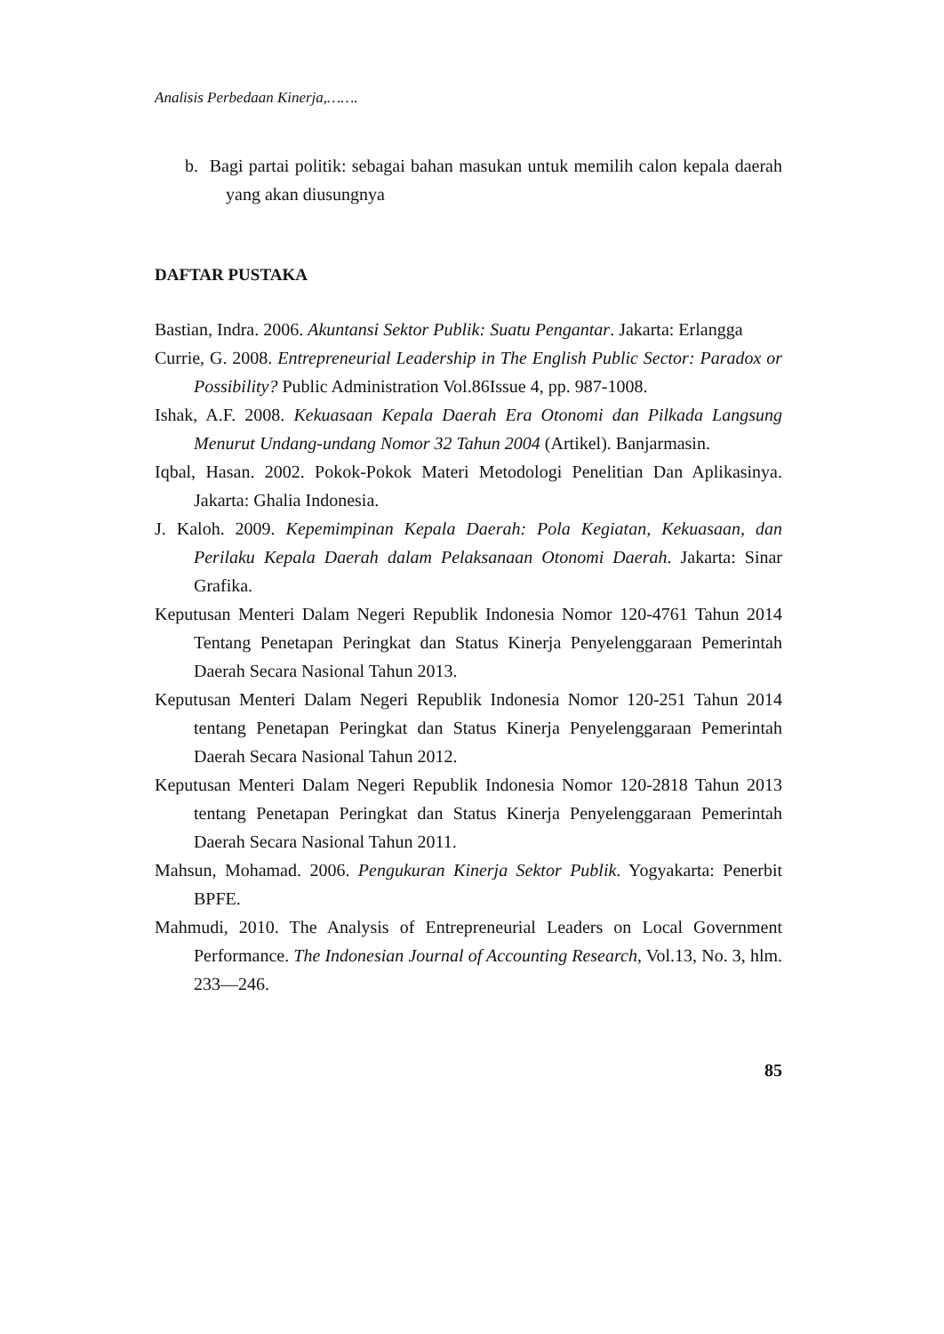Analisis Perbedaan Kinerja,…….
b. Bagi partai politik: sebagai bahan masukan untuk memilih calon kepala daerah yang akan diusungnya
DAFTAR PUSTAKA
Bastian, Indra. 2006. Akuntansi Sektor Publik: Suatu Pengantar. Jakarta: Erlangga
Currie, G. 2008. Entrepreneurial Leadership in The English Public Sector: Paradox or Possibility? Public Administration Vol.86Issue 4, pp. 987-1008.
Ishak, A.F. 2008. Kekuasaan Kepala Daerah Era Otonomi dan Pilkada Langsung Menurut Undang-undang Nomor 32 Tahun 2004 (Artikel). Banjarmasin.
Iqbal, Hasan. 2002. Pokok-Pokok Materi Metodologi Penelitian Dan Aplikasinya. Jakarta: Ghalia Indonesia.
J. Kaloh. 2009. Kepemimpinan Kepala Daerah: Pola Kegiatan, Kekuasaan, dan Perilaku Kepala Daerah dalam Pelaksanaan Otonomi Daerah. Jakarta: Sinar Grafika.
Keputusan Menteri Dalam Negeri Republik Indonesia Nomor 120-4761 Tahun 2014 Tentang Penetapan Peringkat dan Status Kinerja Penyelenggaraan Pemerintah Daerah Secara Nasional Tahun 2013.
Keputusan Menteri Dalam Negeri Republik Indonesia Nomor 120-251 Tahun 2014 tentang Penetapan Peringkat dan Status Kinerja Penyelenggaraan Pemerintah Daerah Secara Nasional Tahun 2012.
Keputusan Menteri Dalam Negeri Republik Indonesia Nomor 120-2818 Tahun 2013 tentang Penetapan Peringkat dan Status Kinerja Penyelenggaraan Pemerintah Daerah Secara Nasional Tahun 2011.
Mahsun, Mohamad. 2006. Pengukuran Kinerja Sektor Publik. Yogyakarta: Penerbit BPFE.
Mahmudi, 2010. The Analysis of Entrepreneurial Leaders on Local Government Performance. The Indonesian Journal of Accounting Research, Vol.13, No. 3, hlm. 233—246.
85